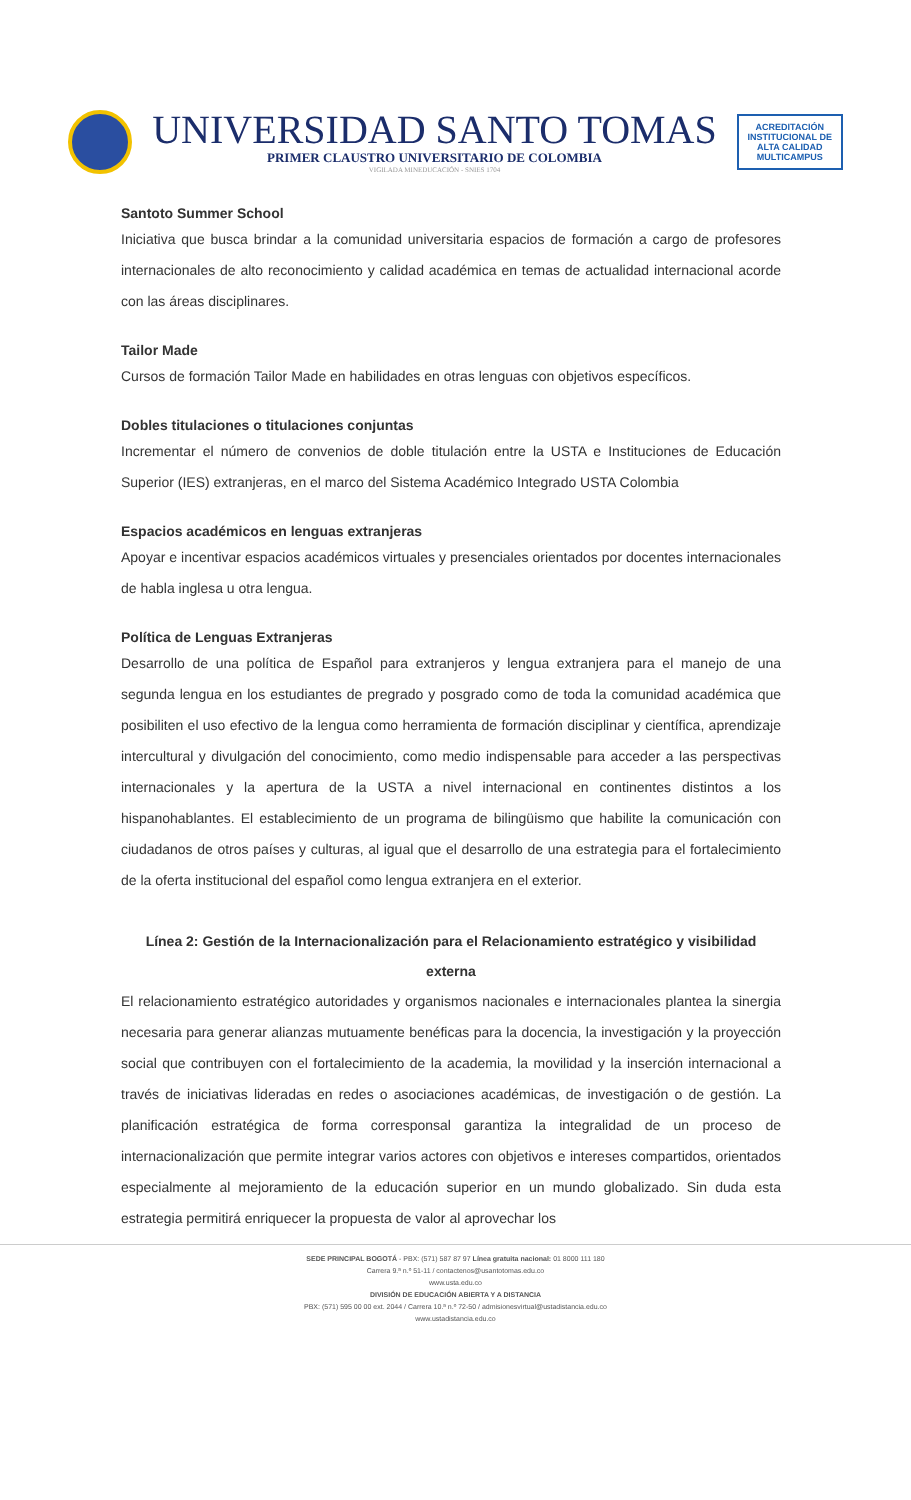UNIVERSIDAD SANTO TOMAS
PRIMER CLAUSTRO UNIVERSITARIO DE COLOMBIA
VIGILADA MINEDUCACIÓN - SNIES 1704
ACREDITACIÓN INSTITUCIONAL DE ALTA CALIDAD MULTICAMPUS
Santoto Summer School
Iniciativa que busca brindar a la comunidad universitaria espacios de formación a cargo de profesores internacionales de alto reconocimiento y calidad académica en temas de actualidad internacional acorde con las áreas disciplinares.
Tailor Made
Cursos de formación Tailor Made en habilidades en otras lenguas con objetivos específicos.
Dobles titulaciones o titulaciones conjuntas
Incrementar el número de convenios de doble titulación entre la USTA e Instituciones de Educación Superior (IES) extranjeras, en el marco del Sistema Académico Integrado USTA Colombia
Espacios académicos en lenguas extranjeras
Apoyar e incentivar espacios académicos virtuales y presenciales orientados por docentes internacionales de habla inglesa u otra lengua.
Política de Lenguas Extranjeras
Desarrollo de una política de Español para extranjeros y lengua extranjera para el manejo de una segunda lengua en los estudiantes de pregrado y posgrado como de toda la comunidad académica que posibiliten el uso efectivo de la lengua como herramienta de formación disciplinar y científica, aprendizaje intercultural y divulgación del conocimiento, como medio indispensable para acceder a las perspectivas internacionales y la apertura de la USTA a nivel internacional en continentes distintos a los hispanohablantes. El establecimiento de un programa de bilingüismo que habilite la comunicación con ciudadanos de otros países y culturas, al igual que el desarrollo de una estrategia para el fortalecimiento de la oferta institucional del español como lengua extranjera en el exterior.
Línea 2: Gestión de la Internacionalización para el Relacionamiento estratégico y visibilidad externa
El relacionamiento estratégico autoridades y organismos nacionales e internacionales plantea la sinergia necesaria para generar alianzas mutuamente benéficas para la docencia, la investigación y la proyección social que contribuyen con el fortalecimiento de la academia, la movilidad y la inserción internacional a través de iniciativas lideradas en redes o asociaciones académicas, de investigación o de gestión. La planificación estratégica de forma corresponsal garantiza la integralidad de un proceso de internacionalización que permite integrar varios actores con objetivos e intereses compartidos, orientados especialmente al mejoramiento de la educación superior en un mundo globalizado. Sin duda esta estrategia permitirá enriquecer la propuesta de valor al aprovechar los
SEDE PRINCIPAL BOGOTÁ - PBX: (571) 587 87 97 Línea gratuita nacional: 01 8000 111 180
Carrera 9.ª n.º 51-11 / contactenos@usantotomas.edu.co
www.usta.edu.co
DIVISIÓN DE EDUCACIÓN ABIERTA Y A DISTANCIA
PBX: (571) 595 00 00 ext. 2044 / Carrera 10.ª n.º 72-50 / admisionesvirtual@ustadistancia.edu.co
www.ustadistancia.edu.co